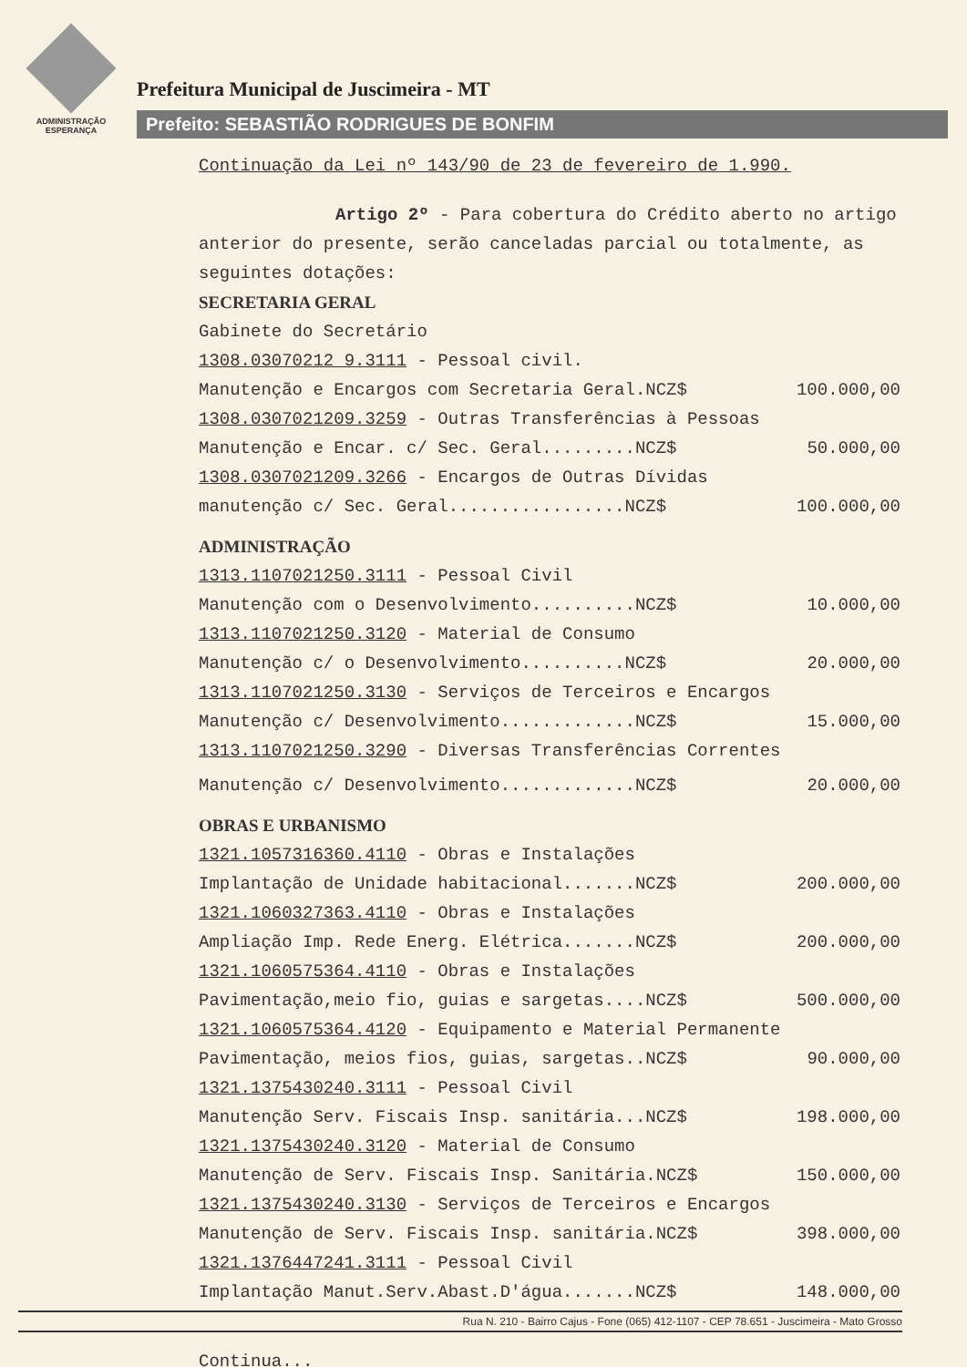ADMINISTRAÇÃO
ESPERANÇA
Prefeitura Municipal de Juscimeira - MT
Prefeito: SEBASTIÃO RODRIGUES DE BONFIM
Continuação da Lei nº 143/90 de 23 de fevereiro de 1.990.
Artigo 2º - Para cobertura do Crédito aberto no artigo anterior do presente, serão canceladas parcial ou totalmente, as seguintes dotações:
SECRETARIA GERAL
Gabinete do Secretário
1308.03070212 9.3111 - Pessoal civil.
Manutenção e Encargos com Secretaria Geral.NCZ$ 100.000,00
1308.0307021209.3259 - Outras Transferências à Pessoas
Manutenção e Encar. c/ Sec. Geral.........NCZ$ 50.000,00
1308.0307021209.3266 - Encargos de Outras Dívidas
manutenção c/ Sec. Geral.................NCZ$ 100.000,00
ADMINISTRAÇÃO
1313.1107021250.3111 - Pessoal Civil
Manutenção com o Desenvolvimento..........NCZ$ 10.000,00
1313.1107021250.3120 - Material de Consumo
Manutenção c/ o Desenvolvimento..........NCZ$ 20.000,00
1313.1107021250.3130 - Serviços de Terceiros e Encargos
Manutenção c/ Desenvolvimento.............NCZ$ 15.000,00
1313.1107021250.3290 - Diversas Transferências Correntes
Manutenção c/ Desenvolvimento.............NCZ$ 20.000,00
OBRAS E URBANISMO
1321.1057316360.4110 - Obras e Instalações
Implantação de Unidade habitacional.......NCZ$ 200.000,00
1321.1060327363.4110 - Obras e Instalações
Ampliação Imp. Rede Energ. Elétrica.......NCZ$ 200.000,00
1321.1060575364.4110 - Obras e Instalações
Pavimentação,meio fio, guias e sargetas....NCZ$ 500.000,00
1321.1060575364.4120 - Equipamento e Material Permanente
Pavimentação, meios fios, guias, sargetas..NCZ$ 90.000,00
1321.1375430240.3111 - Pessoal Civil
Manutenção Serv. Fiscais Insp. sanitária...NCZ$ 198.000,00
1321.1375430240.3120 - Material de Consumo
Manutenção de Serv. Fiscais Insp. Sanitária.NCZ$ 150.000,00
1321.1375430240.3130 - Serviços de Terceiros e Encargos
Manutenção de Serv. Fiscais Insp. sanitária.NCZ$ 398.000,00
1321.1376447241.3111 - Pessoal Civil
Implantação Manut.Serv.Abast.D'água.......NCZ$ 148.000,00
Rua N. 210 - Bairro Cajus - Fone (065) 412-1107 - CEP 78.651 - Juscimeira - Mato Grosso
Continua...